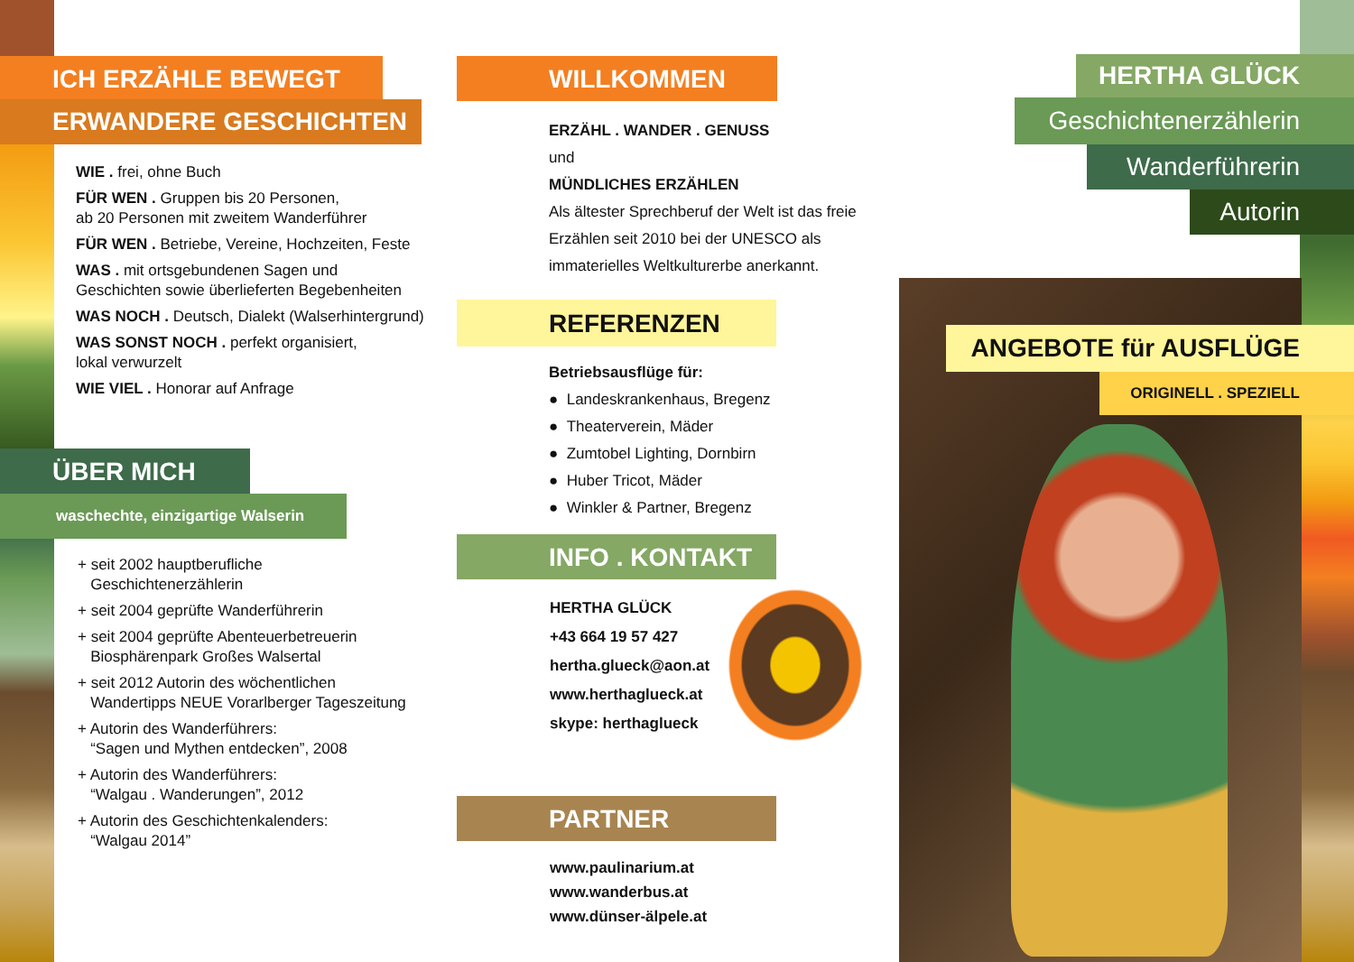ICH ERZÄHLE BEWEGT
ERWANDERE GESCHICHTEN
WIE . frei, ohne Buch
FÜR WEN . Gruppen bis 20 Personen,
ab 20 Personen mit zweitem Wanderführer
FÜR WEN . Betriebe, Vereine, Hochzeiten, Feste
WAS . mit ortsgebundenen Sagen und
Geschichten sowie überlieferten Begebenheiten
WAS NOCH . Deutsch, Dialekt (Walserhintergrund)
WAS SONST NOCH . perfekt organisiert,
lokal verwurzelt
WIE VIEL . Honorar auf Anfrage
ÜBER MICH
waschechte, einzigartige Walserin
+ seit 2002 hauptberufliche
Geschichtenerzählerin
+ seit 2004 geprüfte Wanderführerin
+ seit 2004 geprüfte Abenteuerbetreuerin
Biosphärenpark Großes Walsertal
+ seit 2012 Autorin des wöchentlichen
Wandertipps NEUE Vorarlberger Tageszeitung
+ Autorin des Wanderführers:
“Sagen und Mythen entdecken”, 2008
+ Autorin des Wanderführers:
“Walgau . Wanderungen”, 2012
+ Autorin des Geschichtenkalenders:
“Walgau 2014”
WILLKOMMEN
ERZÄHL . WANDER . GENUSS
und
MÜNDLICHES ERZÄHLEN
Als ältester Sprechberuf der Welt ist das freie Erzählen seit 2010 bei der UNESCO als immaterielles Weltkulturerbe anerkannt.
REFERENZEN
Betriebsausflüge für:
● Landeskrankenhaus, Bregenz
● Theaterverein, Mäder
● Zumtobel Lighting, Dornbirn
● Huber Tricot, Mäder
● Winkler & Partner, Bregenz
INFO . KONTAKT
HERTHA GLÜCK
+43 664 19 57 427
hertha.glueck@aon.at
www.herthaglueck.at
skype: herthaglueck
PARTNER
www.paulinarium.at
www.wanderbus.at
www.dünser-älpele.at
HERTHA GLÜCK
Geschichtenerzählerin
Wanderführerin
Autorin
ANGEBOTE für AUSFLÜGE
ORIGINELL . SPEZIELL